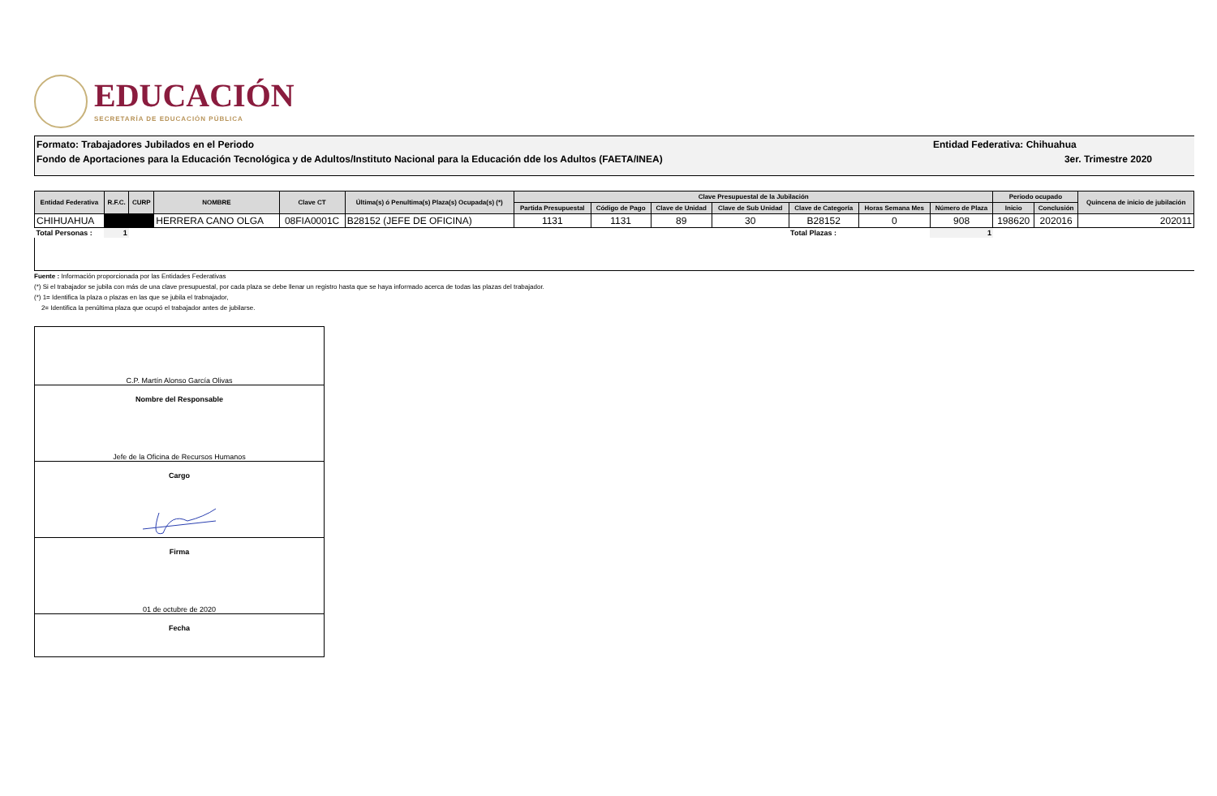EDUCACIÓN
SECRETARÍA DE EDUCACIÓN PÚBLICA
Formato: Trabajadores Jubilados en el Periodo
Fondo de Aportaciones para la Educación Tecnológica y de Adultos/Instituto Nacional para la Educación dde los Adultos (FAETA/INEA)
Entidad Federativa: Chihuahua
3er. Trimestre 2020
| Entidad Federativa | R.F.C. | CURP | NOMBRE | Clave CT | Última(s) ó Penultima(s) Plaza(s) Ocupada(s) (*) | Clave Presupuestal de la Jubilación | | | | | | | Periodo ocupado | | Quincena de inicio de jubilación |
| --- | --- | --- | --- | --- | --- | --- | --- | --- | --- | --- | --- | --- | --- | --- | --- |
| | | | | | | Partida Presupuestal | Código de Pago | Clave de Unidad | Clave de Sub Unidad | Clave de Categoría | Horas Semana Mes | Número de Plaza | Inicio | Conclusión | |
| CHIHUAHUA | | | HERRERA CANO OLGA | 08FIA0001C | B28152 (JEFE DE OFICINA) | 1131 | 1131 | 89 | 30 | B28152 | 0 | 908 | 198620 | 202016 | 202011 |
| Total Personas : | 1 | | | | | | | | | Total Plazas : | | 1 | | | |
Fuente : Información proporcionada por las Entidades Federativas
(*) Si el trabajador se jubila con más de una clave presupuestal, por cada plaza se debe llenar un registro hasta que se haya informado acerca de todas las plazas del trabajador.
(*) 1= Identifica la plaza o plazas en las que se jubila el trabnajador,
2= Identifica la penúltima plaza que ocupó el trabajador antes de jubilarse.
C.P. Martín Alonso García Olivas
Nombre del Responsable
Jefe de la Oficina de Recursos Humanos
Cargo
Firma
01 de octubre de 2020
Fecha